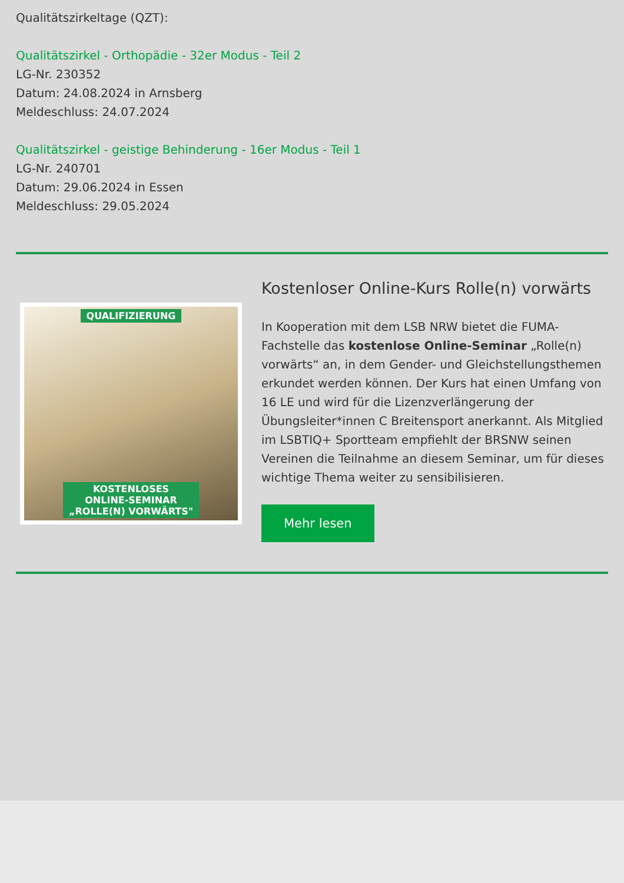Qualitätszirkeltage (QZT):
Qualitätszirkel - Orthopädie - 32er Modus - Teil 2
LG-Nr. 230352
Datum: 24.08.2024 in Arnsberg
Meldeschluss: 24.07.2024
Qualitätszirkel - geistige Behinderung - 16er Modus - Teil 1
LG-Nr. 240701
Datum: 29.06.2024 in Essen
Meldeschluss: 29.05.2024
QUALIFIZIERUNG
KOSTENLOSES
ONLINE-SEMINAR
„ROLLE(N) VORWÄRTS"
Kostenloser Online-Kurs Rolle(n) vorwärts
In Kooperation mit dem LSB NRW bietet die FUMA-Fachstelle das kostenlose Online-Seminar „Rolle(n) vorwärts“ an, in dem Gender- und Gleichstellungsthemen erkundet werden können. Der Kurs hat einen Umfang von 16 LE und wird für die Lizenzverlängerung der Übungsleiter*innen C Breitensport anerkannt. Als Mitglied im LSBTIQ+ Sportteam empfiehlt der BRSNW seinen Vereinen die Teilnahme an diesem Seminar, um für dieses wichtige Thema weiter zu sensibilisieren.
Mehr lesen